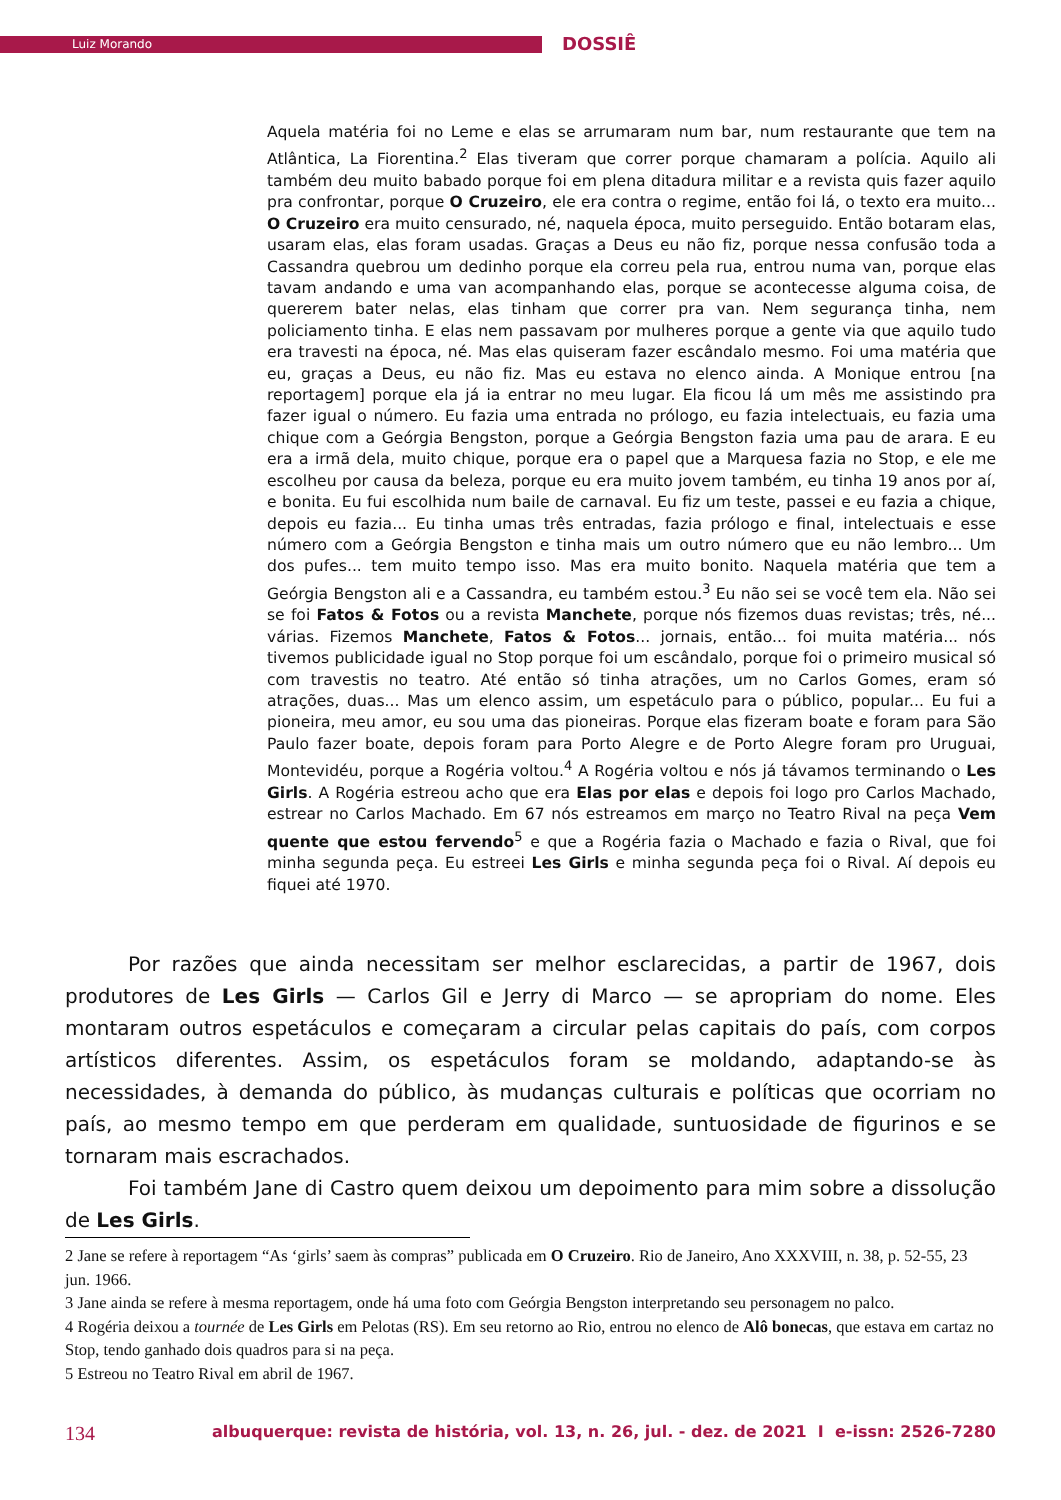Luiz Morando DOSSIÊ
Aquela matéria foi no Leme e elas se arrumaram num bar, num restaurante que tem na Atlântica, La Fiorentina.<sup>2</sup> Elas tiveram que correr porque chamaram a polícia. Aquilo ali também deu muito babado porque foi em plena ditadura militar e a revista quis fazer aquilo pra confrontar, porque O Cruzeiro, ele era contra o regime, então foi lá, o texto era muito... O Cruzeiro era muito censurado, né, naquela época, muito perseguido. Então botaram elas, usaram elas, elas foram usadas. Graças a Deus eu não fiz, porque nessa confusão toda a Cassandra quebrou um dedinho porque ela correu pela rua, entrou numa van, porque elas tavam andando e uma van acompanhando elas, porque se acontecesse alguma coisa, de quererem bater nelas, elas tinham que correr pra van. Nem segurança tinha, nem policiamento tinha. E elas nem passavam por mulheres porque a gente via que aquilo tudo era travesti na época, né. Mas elas quiseram fazer escândalo mesmo. Foi uma matéria que eu, graças a Deus, eu não fiz. Mas eu estava no elenco ainda. A Monique entrou [na reportagem] porque ela já ia entrar no meu lugar. Ela ficou lá um mês me assistindo pra fazer igual o número. Eu fazia uma entrada no prólogo, eu fazia intelectuais, eu fazia uma chique com a Geórgia Bengston, porque a Geórgia Bengston fazia uma pau de arara. E eu era a irmã dela, muito chique, porque era o papel que a Marquesa fazia no Stop, e ele me escolheu por causa da beleza, porque eu era muito jovem também, eu tinha 19 anos por aí, e bonita. Eu fui escolhida num baile de carnaval. Eu fiz um teste, passei e eu fazia a chique, depois eu fazia... Eu tinha umas três entradas, fazia prólogo e final, intelectuais e esse número com a Geórgia Bengston e tinha mais um outro número que eu não lembro... Um dos pufes... tem muito tempo isso. Mas era muito bonito. Naquela matéria que tem a Geórgia Bengston ali e a Cassandra, eu também estou.<sup>3</sup> Eu não sei se você tem ela. Não sei se foi Fatos & Fotos ou a revista Manchete, porque nós fizemos duas revistas; três, né... várias. Fizemos Manchete, Fatos & Fotos... jornais, então... foi muita matéria... nós tivemos publicidade igual no Stop porque foi um escândalo, porque foi o primeiro musical só com travestis no teatro. Até então só tinha atrações, um no Carlos Gomes, eram só atrações, duas... Mas um elenco assim, um espetáculo para o público, popular... Eu fui a pioneira, meu amor, eu sou uma das pioneiras. Porque elas fizeram boate e foram para São Paulo fazer boate, depois foram para Porto Alegre e de Porto Alegre foram pro Uruguai, Montevidéu, porque a Rogéria voltou.<sup>4</sup> A Rogéria voltou e nós já távamos terminando o Les Girls. A Rogéria estreou acho que era Elas por elas e depois foi logo pro Carlos Machado, estrear no Carlos Machado. Em 67 nós estreamos em março no Teatro Rival na peça Vem quente que estou fervendo<sup>5</sup> e que a Rogéria fazia o Machado e fazia o Rival, que foi minha segunda peça. Eu estreei Les Girls e minha segunda peça foi o Rival. Aí depois eu fiquei até 1970.
Por razões que ainda necessitam ser melhor esclarecidas, a partir de 1967, dois produtores de Les Girls — Carlos Gil e Jerry di Marco — se apropriam do nome. Eles montaram outros espetáculos e começaram a circular pelas capitais do país, com corpos artísticos diferentes. Assim, os espetáculos foram se moldando, adaptando-se às necessidades, à demanda do público, às mudanças culturais e políticas que ocorriam no país, ao mesmo tempo em que perderam em qualidade, suntuosidade de figurinos e se tornaram mais escrachados.
Foi também Jane di Castro quem deixou um depoimento para mim sobre a dissolução de Les Girls.
2 Jane se refere à reportagem “As ‘girls’ saem às compras” publicada em O Cruzeiro. Rio de Janeiro, Ano XXXVIII, n. 38, p. 52-55, 23 jun. 1966.
3 Jane ainda se refere à mesma reportagem, onde há uma foto com Geórgia Bengston interpretando seu personagem no palco.
4 Rogéria deixou a tournée de Les Girls em Pelotas (RS). Em seu retorno ao Rio, entrou no elenco de Alô bonecas, que estava em cartaz no Stop, tendo ganhado dois quadros para si na peça.
5 Estreou no Teatro Rival em abril de 1967.
134 albuquerque: revista de história, vol. 13, n. 26, jul. - dez. de 2021 I e-issn: 2526-7280